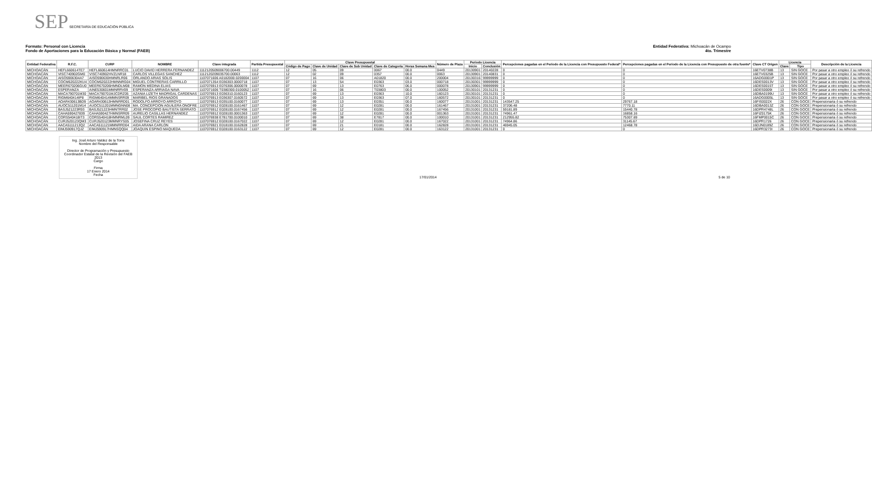SEP SECRETARÍA DE EDUCACIÓN PÚBLICA
Formato: Personal con Licencia
Fondo de Aportaciones para la Educación Básica y Normal (FAEB)
Entidad Federativa: Michoacán de Ocampo
4to. Trimestre
| Entidad Federativa | R.F.C. | CURP | NOMBRE | Clave integrada | Partida Presupuestal | Clave Presupuestal | | | | | Número de Plaza | Periodo Licencia | | Percepciones pagadas en el Periodo de la Licencia con Presupuesto Federal* | Percepciones pagadas en el Periodo de la Licencia con Presupuesto de otra fuente* | Clave CT Origen | Licencia | | Descripción de la Licencia |
| --- | --- | --- | --- | --- | --- | --- | --- | --- | --- | --- | --- | --- | --- | --- | --- | --- | --- | --- | --- |
| | | | | | | Código de Pago | Clave de Unidad | Clave de Sub Unidad | Clave de Categoría | Horas Semana Mes | | Inicio | Conclusión | | | | Clave | Tipo | |
| MICHOACÁN | HEFL660614TE7 | HEFL660614HMNRRC01 | LUCIO DAVID HERRERA FERNANDEZ | 1112120509006700.00449 | 1112 | 12 | 05 | 09 | 0067 | 00.0 | 0449 | 20130901 | 20140228 | 0 | 0 | 16ETV0738B | 13 | SIN GOCE | Por pasar a otro empleo ó su refrendo |
| MICHOACÁN | VISC740902GM0 | VISC740902HVZLNR18 | CARLOS VILLEGAS SANCHEZ | 1112120209035700.00063 | 1112 | 12 | 02 | 09 | 0357 | 00.0 | 0063 | 20130901 | 20140831 | 0 | 0 | 16ETV0325B | 13 | SIN GOCE | Por pasar a otro empleo ó su refrendo |
| MICHOACÁN | AISO5906304A7 | AISO590630HMNRLR06 | ORLANDO ARIAS SOLIS | 1107071606 A0182000.0200004 | 1107 | 07 | 16 | 06 | A01820 | 00.0 | 200004 | 20130316 | 99999999 | 0 | 0 | 16ADG0001P | 13 | SIN GOCE | Por pasar a otro empleo ó su refrendo |
| MICHOACÁN | COCM620222KU4 | COCM620222HMNNRG04 | MIGUEL CONTRERAS CARRILLO | 1107071354 E036303.0000718 | 1107 | 07 | 13 | 54 | E0363 | 03.0 | 000718 | 20130301 | 99999999 | 0 | 0 | 16DES0013V | 13 | SIN GOCE | Por pasar a otro empleo ó su refrendo |
| MICHOACÁN | MEER670206GU0 | MEER670206HMNDLM08 | RAMON MEDINA ELIAS | 1107076913 E076306.0000078 | 1107 | 07 | 69 | 13 | E0763 | 06.0 | 000078 | 20130901 | 99999999 | 0 | 0 | 16DES0015T | 13 | SIN GOCE | Por pasar a otro empleo ó su refrendo |
| MICHOACÁN | ESPERANZA | AINE530601MMNRRV09 | ESPERANZA ARRIAGA NAVA | 1107071606 T0380300.0100052 | 1107 | 07 | 16 | 06 | T03803 | 00.0 | 100052 | 20130101 | 20131231 | 0 | 0 | 16DES0009I | 13 | SIN GOCE | Por pasar a otro empleo ó su refrendo |
| MICHOACÁN | MACA790701M30 | MACA790701MJCDRZ05 | AZANIA LIZETH MADRIGAL CARDENAS | 1107076913 E036310.0160123 | 1107 | 07 | 69 | 13 | E0363 | 10.0 | 160123 | 20130101 | 20131231 | 0 | 0 | 16DBA0199U | 13 | SIN GOCE | Por pasar a otro empleo ó su refrendo |
| MICHOACÁN | RIGM640414IP8 | RIGM640414MMNSRR09 | MARIBEL RIOS GRANADOS | 1107076913 E036307.0160572 | 1107 | 07 | 69 | 13 | E0363 | 07.0 | 160572 | 20130101 | 20131231 | 0 | 0 | 16ADG0005L | 13 | SIN GOCE | Por pasar a otro empleo ó su refrendo |
| MICHOACÁN | AOAR430613BD9 | AOAR430613HMNRRD01 | RODOLFO ARROYO ARROYO | 1107076913 E035100.0160077 | 1107 | 07 | 69 | 13 | E0351 | 00.0 | 160077 | 20131001 | 20131231 | 143547.25 | 29767.18 | 16FIS0022X | 26 | CON GOCE | Prepensionaria ó su refrendo |
| MICHOACÁN | AUOC511201M14 | AUOC511201MMNGNN08 | MA. CONCEPCION AGUILERA ONOFRE | 1107076912 E028100.0161467 | 1107 | 07 | 69 | 12 | E0281 | 00.0 | 161467 | 20131001 | 20131231 | 37206.48 | 7770.11 | 16DBA0013Z | 26 | CON GOCE | Prepensionaria ó su refrendo |
| MICHOACÁN | BASJ521223R93 | BASJ521223HMNTRR02 | JOSE PROCOPIO BAUTISTA SERRATO | 1107076912 E028100.0167456 | 1107 | 07 | 69 | 12 | E0281 | 00.0 | 167456 | 20131001 | 20131231 | 59181.89 | 15440.78 | 16DPR4748L | 26 | CON GOCE | Prepensionaria ó su refrendo |
| MICHOACÁN | CAHA590427839 | CAHA590427HMNSRR09 | AURELIO CASILLAS HERNANDEZ | 1107076912 E028100.0001363 | 1107 | 07 | 69 | 12 | E0281 | 00.0 | 001363 | 20131001 | 20131231 | 74961.47 | 16858.16 | 16FIZ0175K | 26 | CON GOCE | Prepensionaria ó su refrendo |
| MICHOACÁN | CORS540418IT3 | CORS540418HMNRML09 | SAUL CORTES RAMIREZ | 1107076938 E781700.0100010 | 1107 | 07 | 69 | 38 | E7817 | 00.0 | 100010 | 20131001 | 20131231 | 212955.82 | 75307.69 | 16FMP0015C | 26 | CON GOCE | Prepensionaria ó su refrendo |
| MICHOACÁN | CURJ520123QM3 | CURJ520123MMNRYS05 | JOSEFINA CRUZ REYES | 1107076912 E028100.0167022 | 1107 | 07 | 69 | 12 | E0281 | 00.0 | 167022 | 20131001 | 20131231 | 74964.86 | 31145.67 | 16DPR1726 | 26 | CON GOCE | Prepensionaria ó su refrendo |
| MICHOACÁN | AACA5111213Q2 | AACA511121MMNRRD04 | AIDA ARANA CARLON | 1107076921 E018100.0162828 | 1107 | 07 | 69 | 21 | E0181 | 00.0 | 162828 | 20131001 | 20131231 | 46945.05 | 12468.78 | 16DJN0189Z | 26 | CON GOCE | Prepensionaria ó su refrendo |
| MICHOACÁN | EIMJ590917QJZ | EIMJ590917HMNSQQ04 | JOAQUIN ESPINO MAQUEDA | 1107076912 E028100.0163122 | 1107 | 07 | 69 | 12 | E0281 | 00.0 | 163122 | 20131001 | 20131231 | 0 | 0 | 16DPR3273I | 26 | CON GOCE | Prepensionaria ó su refrendo |
Ing. José Arturo Valdez de la Torre
Nombre del Responsable
Director de Programación y Presupuesto
Coordinador Estatal de la Revisión del FAEB 2013
Cargo
Firma
17 Enero 2014
Fecha
17/01/2014 5 de 10